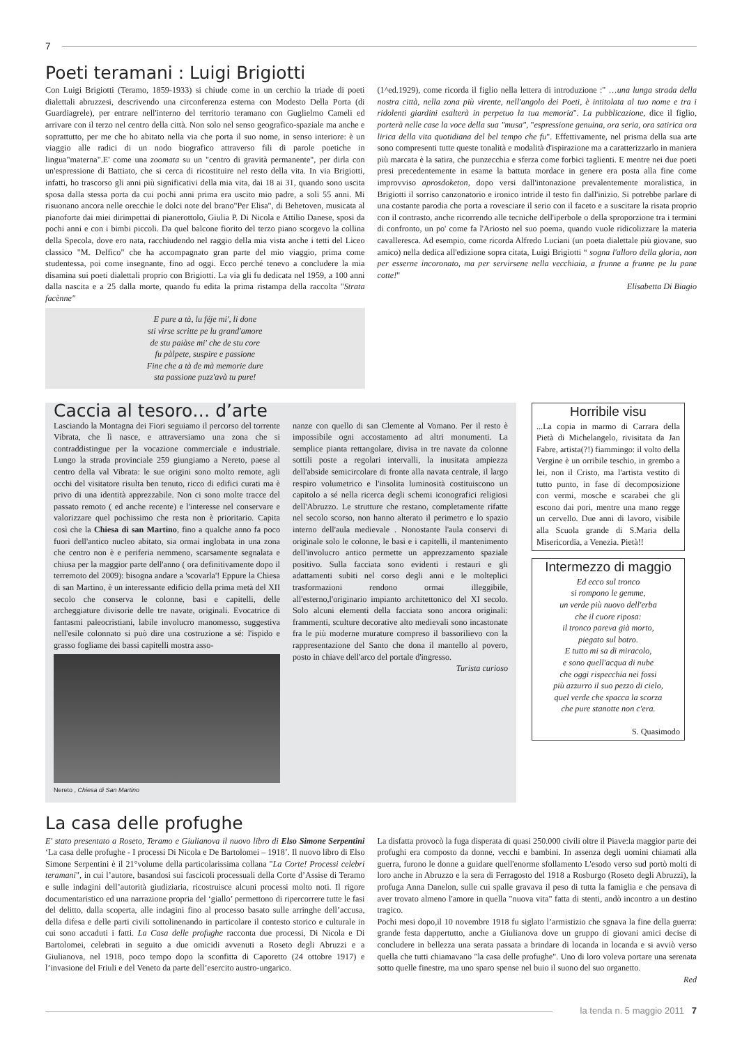7
Poeti teramani : Luigi Brigiotti
Con Luigi Brigiotti (Teramo, 1859-1933) si chiude come in un cerchio la triade di poeti dialettali abruzzesi, descrivendo una circonferenza esterna con Modesto Della Porta (di Guardiagrele), per entrare nell'interno del territorio teramano con Guglielmo Cameli ed arrivare con il terzo nel centro della città. Non solo nel senso geografico-spaziale ma anche e soprattutto, per me che ho abitato nella via che porta il suo nome, in senso interiore: è un viaggio alle radici di un nodo biografico attraverso fili di parole poetiche in lingua"materna".E' come una zoomata su un "centro di gravità permanente", per dirla con un'espressione di Battiato, che si cerca di ricostituire nel resto della vita. In via Brigiotti, infatti, ho trascorso gli anni più significativi della mia vita, dai 18 ai 31, quando sono uscita sposa dalla stessa porta da cui pochi anni prima era uscito mio padre, a soli 55 anni. Mi risuonano ancora nelle orecchie le dolci note del brano"Per Elisa", di Behetoven, musicata al pianoforte dai miei dirimpettai di pianerottolo, Giulia P. Di Nicola e Attilio Danese, sposi da pochi anni e con i bimbi piccoli. Da quel balcone fiorito del terzo piano scorgevo la collina della Specola, dove ero nata, racchiudendo nel raggio della mia vista anche i tetti del Liceo classico "M. Delfico" che ha accompagnato gran parte del mio viaggio, prima come studentessa, poi come insegnante, fino ad oggi. Ecco perché tenevo a concludere la mia disamina sui poeti dialettali proprio con Brigiotti. La via gli fu dedicata nel 1959, a 100 anni dalla nascita e a 25 dalla morte, quando fu edita la prima ristampa della raccolta "Strata facènne"
E pure a tà, lu féje mi', li done
sti virse scritte pe lu grand'amore
de stu paiàse mi' che de stu core
fu pàlpete, suspire e passione
Fine che a tà de mà memorie dure
sta passione puzz'avà tu pure!
(1^ed.1929), come ricorda il figlio nella lettera di introduzione :" …una lunga strada della nostra città, nella zona più virente, nell'angolo dei Poeti, è intitolata al tuo nome e tra i ridolenti giardini esalterà in perpetuo la tua memoria". La pubblicazione, dice il figlio, porterà nelle case la voce della sua "musa", "espressione genuina, ora seria, ora satirica ora lirica della vita quotidiana del bel tempo che fu". Effettivamente, nel prisma della sua arte sono compresenti tutte queste tonalità e modalità d'ispirazione ma a caratterizzarlo in maniera più marcata è la satira, che punzecchia e sferza come forbici taglienti. E mentre nei due poeti presi precedentemente in esame la battuta mordace in genere era posta alla fine come improvviso aprosdoketon, dopo versi dall'intonazione prevalentemente moralistica, in Brigiotti il sorriso canzonatorio e ironico intride il testo fin dall'inizio. Si potrebbe parlare di una costante parodia che porta a rovesciare il serio con il faceto e a suscitare la risata proprio con il contrasto, anche ricorrendo alle tecniche dell'iperbole o della sproporzione tra i termini di confronto, un po' come fa l'Ariosto nel suo poema, quando vuole ridicolizzare la materia cavalleresca. Ad esempio, come ricorda Alfredo Luciani (un poeta dialettale più giovane, suo amico) nella dedica all'edizione sopra citata, Luigi Brigiotti “ sogna l'alloro della gloria, non per esserne incoronato, ma per servirsene nella vecchiaia, a frunne a frunne pe lu pane cotte!"
Elisabetta Di Biagio
Caccia al tesoro… d’arte
Lasciando la Montagna dei Fiori seguiamo il percorso del torrente Vibrata, che lì nasce, e attraversiamo una zona che si contraddistingue per la vocazione commerciale e industriale. Lungo la strada provinciale 259 giungiamo a Nereto, paese al centro della val Vibrata: le sue origini sono molto remote, agli occhi del visitatore risulta ben tenuto, ricco di edifici curati ma è privo di una identità apprezzabile. Non ci sono molte tracce del passato remoto ( ed anche recente) e l'interesse nel conservare e valorizzare quel pochissimo che resta non è prioritario. Capita così che la Chiesa di san Martino, fino a qualche anno fa poco fuori dell'antico nucleo abitato, sia ormai inglobata in una zona che centro non è e periferia nemmeno, scarsamente segnalata e chiusa per la maggior parte dell'anno ( ora definitivamente dopo il terremoto del 2009): bisogna andare a 'scovarla'! Eppure la Chiesa di san Martino, è un interessante edificio della prima metà del XII secolo che conserva le colonne, basi e capitelli, delle archeggiature divisorie delle tre navate, originali. Evocatrice di fantasmi paleocristiani, labile involucro manomesso, suggestiva nell'esile colonnato si può dire una costruzione a sé: l'ispido e grasso fogliame dei bassi capitelli mostra asso-
Nereto , Chiesa di San Martino
nanze con quello di san Clemente al Vomano. Per il resto è impossibile ogni accostamento ad altri monumenti. La semplice pianta rettangolare, divisa in tre navate da colonne sottili poste a regolari intervalli, la inusitata ampiezza dell'abside semicircolare di fronte alla navata centrale, il largo respiro volumetrico e l'insolita luminosità costituiscono un capitolo a sé nella ricerca degli schemi iconografici religiosi dell'Abruzzo. Le strutture che restano, completamente rifatte nel secolo scorso, non hanno alterato il perimetro e lo spazio interno dell'aula medievale . Nonostante l'aula conservi di originale solo le colonne, le basi e i capitelli, il mantenimento dell'involucro antico permette un apprezzamento spaziale positivo. Sulla facciata sono evidenti i restauri e gli adattamenti subiti nel corso degli anni e le molteplici trasformazioni rendono ormai illeggibile, all'esterno,l'originario impianto architettonico del XI secolo. Solo alcuni elementi della facciata sono ancora originali: frammenti, sculture decorative alto medievali sono incastonate fra le più moderne murature compreso il bassorilievo con la rappresentazione del Santo che dona il mantello al povero, posto in chiave dell'arco del portale d'ingresso.
Turista curioso
Horribile visu
...La copia in marmo di Carrara della Pietà di Michelangelo, rivisitata da Jan Fabre, artista(?!) fiammingo: il volto della Vergine è un orribile teschio, in grembo a lei, non il Cristo, ma l'artista vestito di tutto punto, in fase di decomposizione con vermi, mosche e scarabei che gli escono dai pori, mentre una mano regge un cervello. Due anni di lavoro, visibile alla Scuola grande di S.Maria della Misericordia, a Venezia. Pietà!!
Intermezzo di maggio
Ed ecco sul tronco
si rompono le gemme,
un verde più nuovo dell'erba
che il cuore riposa:
il tronco pareva già morto,
piegato sul botro.
E tutto mi sa di miracolo,
e sono quell'acqua di nube
che oggi rispecchia nei fossi
più azzurro il suo pezzo di cielo,
quel verde che spacca la scorza
che pure stanotte non c'era.
S. Quasimodo
La casa delle profughe
E' stato presentato a Roseto, Teramo e Giulianova il nuovo libro di Elso Simone Serpentini ‘La casa delle profughe - I processi Di Nicola e De Bartolomei – 1918’. Il nuovo libro di Elso Simone Serpentini è il 21°volume della particolarissima collana "La Corte! Processi celebri teramani", in cui l’autore, basandosi sui fascicoli processuali della Corte d’Assise di Teramo e sulle indagini dell’autorità giudiziaria, ricostruisce alcuni processi molto noti. Il rigore documentaristico ed una narrazione propria del ‘giallo’ permettono di ripercorrere tutte le fasi del delitto, dalla scoperta, alle indagini fino al processo basato sulle arringhe dell’accusa, della difesa e delle parti civili sottolinenando in particolare il contesto storico e culturale in cui sono accaduti i fatti. La Casa delle profughe racconta due processi, Di Nicola e Di Bartolomei, celebrati in seguito a due omicidi avvenuti a Roseto degli Abruzzi e a Giulianova, nel 1918, poco tempo dopo la sconfitta di Caporetto (24 ottobre 1917) e l’invasione del Friuli e del Veneto da parte dell’esercito austro-ungarico.
La disfatta provocò la fuga disperata di quasi 250.000 civili oltre il Piave:la maggior parte dei profughi era composto da donne, vecchi e bambini. In assenza degli uomini chiamati alla guerra, furono le donne a guidare quell'enorme sfollamento L'esodo verso sud portò molti di loro anche in Abruzzo e la sera di Ferragosto del 1918 a Rosburgo (Roseto degli Abruzzi), la profuga Anna Danelon, sulle cui spalle gravava il peso di tutta la famiglia e che pensava di aver trovato almeno l'amore in quella "nuova vita" fatta di stenti, andò incontro a un destino tragico.
Pochi mesi dopo,il 10 novembre 1918 fu siglato l’armistizio che sgnava la fine della guerra: grande festa dappertutto, anche a Giulianova dove un gruppo di giovani amici decise di concludere in bellezza una serata passata a brindare di locanda in locanda e si avviò verso quella che tutti chiamavano "la casa delle profughe". Uno di loro voleva portare una serenata sotto quelle finestre, ma uno sparo spense nel buio il suono del suo organetto.
Red
la tenda n. 5 maggio 2011 7